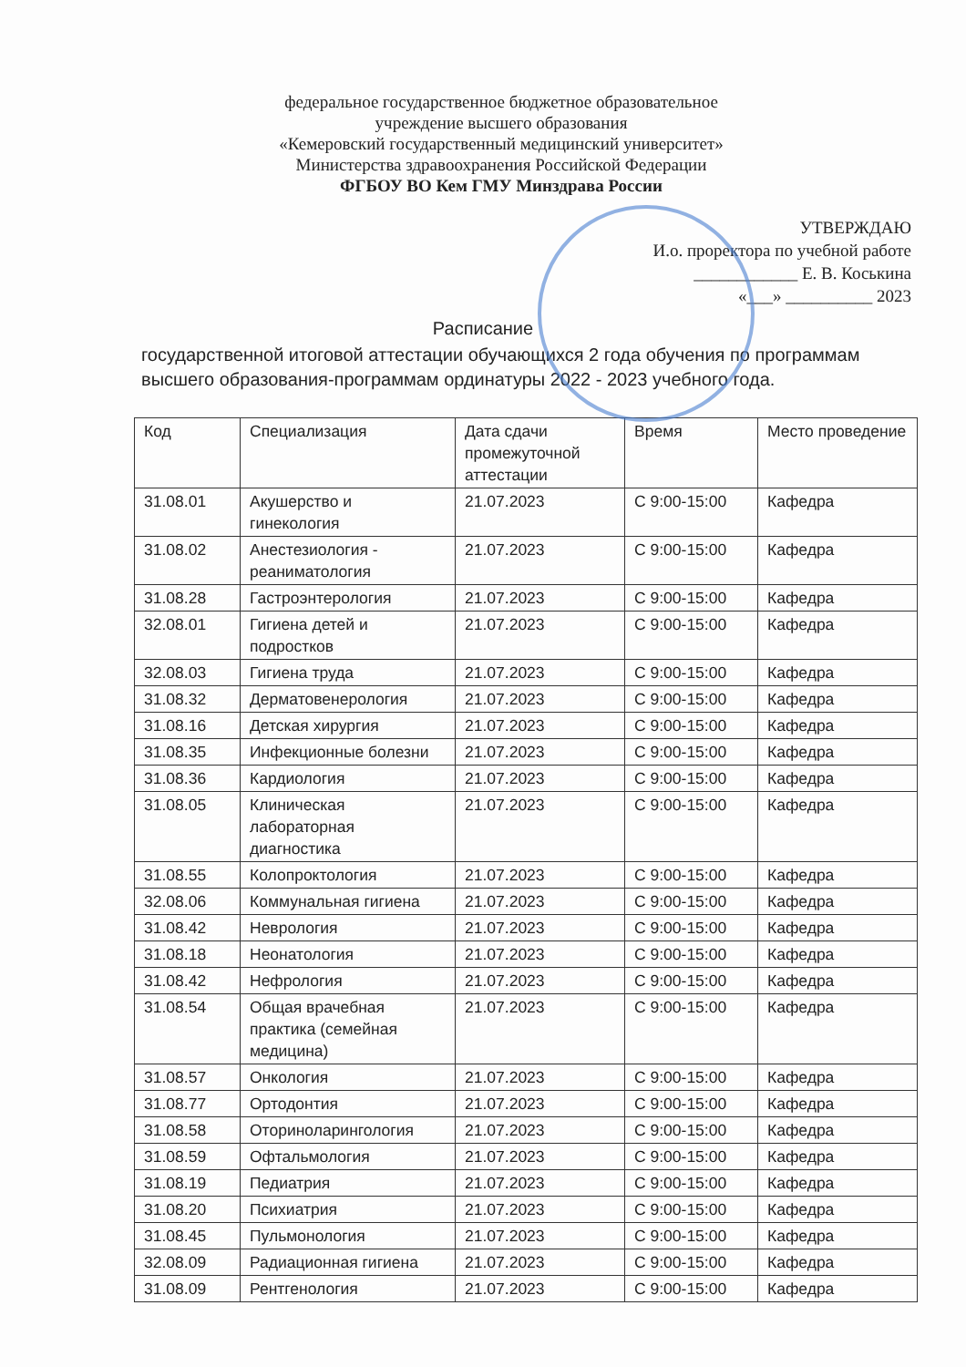федеральное государственное бюджетное образовательное
учреждение высшего образования
«Кемеровский государственный медицинский университет»
Министерства здравоохранения Российской Федерации
ФГБОУ ВО Кем ГМУ Минздрава России
УТВЕРЖДАЮ
И.о. проректора по учебной работе
____________ Е. В. Коськина
«___» __________ 2023
Расписание
государственной итоговой аттестации обучающихся 2 года обучения по программам высшего образования-программам ординатуры 2022 - 2023 учебного года.
| Код | Специализация | Дата сдачи промежуточной аттестации | Время | Место проведение |
| --- | --- | --- | --- | --- |
| 31.08.01 | Акушерство и гинекология | 21.07.2023 | С 9:00-15:00 | Кафедра |
| 31.08.02 | Анестезиология - реаниматология | 21.07.2023 | С 9:00-15:00 | Кафедра |
| 31.08.28 | Гастроэнтерология | 21.07.2023 | С 9:00-15:00 | Кафедра |
| 32.08.01 | Гигиена детей и подростков | 21.07.2023 | С 9:00-15:00 | Кафедра |
| 32.08.03 | Гигиена труда | 21.07.2023 | С 9:00-15:00 | Кафедра |
| 31.08.32 | Дерматовенерология | 21.07.2023 | С 9:00-15:00 | Кафедра |
| 31.08.16 | Детская хирургия | 21.07.2023 | С 9:00-15:00 | Кафедра |
| 31.08.35 | Инфекционные болезни | 21.07.2023 | С 9:00-15:00 | Кафедра |
| 31.08.36 | Кардиология | 21.07.2023 | С 9:00-15:00 | Кафедра |
| 31.08.05 | Клиническая лабораторная диагностика | 21.07.2023 | С 9:00-15:00 | Кафедра |
| 31.08.55 | Колопроктология | 21.07.2023 | С 9:00-15:00 | Кафедра |
| 32.08.06 | Коммунальная гигиена | 21.07.2023 | С 9:00-15:00 | Кафедра |
| 31.08.42 | Неврология | 21.07.2023 | С 9:00-15:00 | Кафедра |
| 31.08.18 | Неонатология | 21.07.2023 | С 9:00-15:00 | Кафедра |
| 31.08.42 | Нефрология | 21.07.2023 | С 9:00-15:00 | Кафедра |
| 31.08.54 | Общая врачебная практика (семейная медицина) | 21.07.2023 | С 9:00-15:00 | Кафедра |
| 31.08.57 | Онкология | 21.07.2023 | С 9:00-15:00 | Кафедра |
| 31.08.77 | Ортодонтия | 21.07.2023 | С 9:00-15:00 | Кафедра |
| 31.08.58 | Оториноларингология | 21.07.2023 | С 9:00-15:00 | Кафедра |
| 31.08.59 | Офтальмология | 21.07.2023 | С 9:00-15:00 | Кафедра |
| 31.08.19 | Педиатрия | 21.07.2023 | С 9:00-15:00 | Кафедра |
| 31.08.20 | Психиатрия | 21.07.2023 | С 9:00-15:00 | Кафедра |
| 31.08.45 | Пульмонология | 21.07.2023 | С 9:00-15:00 | Кафедра |
| 32.08.09 | Радиационная гигиена | 21.07.2023 | С 9:00-15:00 | Кафедра |
| 31.08.09 | Рентгенология | 21.07.2023 | С 9:00-15:00 | Кафедра |